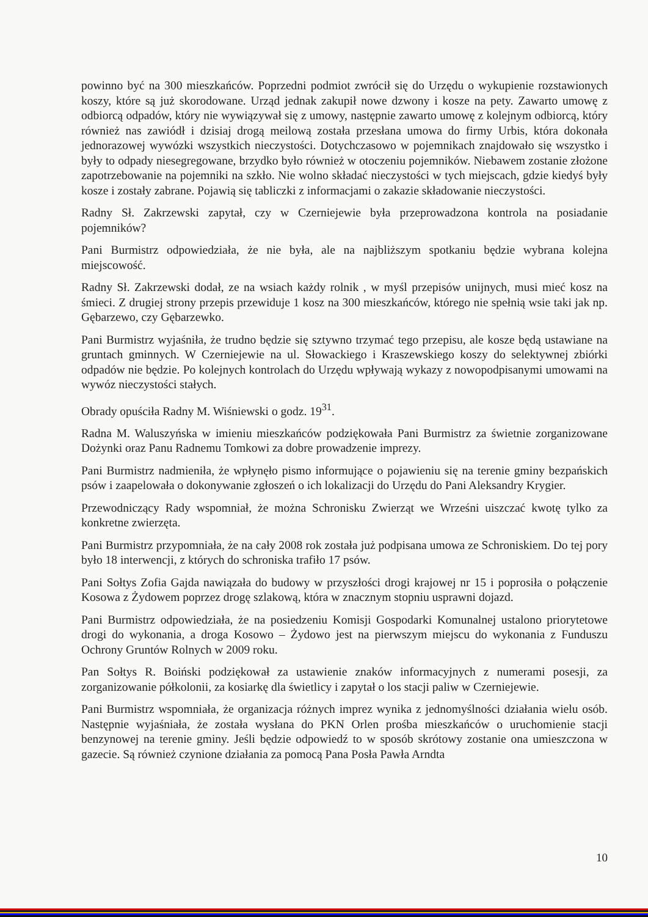powinno być na 300 mieszkańców. Poprzedni podmiot zwrócił się do Urzędu o wykupienie rozstawionych koszy, które są już skorodowane. Urząd jednak zakupił nowe dzwony i kosze na pety. Zawarto umowę z odbiorcą odpadów, który nie wywiązywał się z umowy, następnie zawarto umowę z kolejnym odbiorcą, który również nas zawiódł i dzisiaj drogą meilową została przesłana umowa do firmy Urbis, która dokonała jednorazowej wywózki wszystkich nieczystości. Dotychczasowo w pojemnikach znajdowało się wszystko i były to odpady niesegregowane, brzydko było również w otoczeniu pojemników. Niebawem zostanie złożone zapotrzebowanie na pojemniki na szkło. Nie wolno składać nieczystości w tych miejscach, gdzie kiedyś były kosze i zostały zabrane. Pojawią się tabliczki z informacjami o zakazie składowanie nieczystości.
Radny Sł. Zakrzewski zapytał, czy w Czerniejewie była przeprowadzona kontrola na posiadanie pojemników?
Pani Burmistrz odpowiedziała, że nie była, ale na najbliższym spotkaniu będzie wybrana kolejna miejscowość.
Radny Sł. Zakrzewski dodał, ze na wsiach każdy rolnik , w myśl przepisów unijnych, musi mieć kosz na śmieci. Z drugiej strony przepis przewiduje 1 kosz na 300 mieszkańców, którego nie spełnią wsie taki jak np. Gębarzewo, czy Gębarzewko.
Pani Burmistrz wyjaśniła, że trudno będzie się sztywno trzymać tego przepisu, ale kosze będą ustawiane na gruntach gminnych. W Czerniejewie na ul. Słowackiego i Kraszewskiego koszy do selektywnej zbiórki odpadów nie będzie. Po kolejnych kontrolach do Urzędu wpływają wykazy z nowopodpisanymi umowami na wywóz nieczystości stałych.
Obrady opuściła Radny M. Wiśniewski o godz. 19<sup>31</sup>.
Radna M. Waluszyńska w imieniu mieszkańców podziękowała Pani Burmistrz za świetnie zorganizowane Dożynki oraz Panu Radnemu Tomkowi za dobre prowadzenie imprezy.
Pani Burmistrz nadmieniła, że wpłynęło pismo informujące o pojawieniu się na terenie gminy bezpańskich psów i zaapelowała o dokonywanie zgłoszeń o ich lokalizacji do Urzędu do Pani Aleksandry Krygier.
Przewodniczący Rady wspomniał, że można Schronisku Zwierząt we Wrześni uiszczać kwotę tylko za konkretne zwierzęta.
Pani Burmistrz przypomniała, że na cały 2008 rok została już podpisana umowa ze Schroniskiem. Do tej pory było 18 interwencji, z których do schroniska trafiło 17 psów.
Pani Sołtys Zofia Gajda nawiązała do budowy w przyszłości drogi krajowej nr 15 i poprosiła o połączenie Kosowa z Żydowem poprzez drogę szlakową, która w znacznym stopniu usprawni dojazd.
Pani Burmistrz odpowiedziała, że na posiedzeniu Komisji Gospodarki Komunalnej ustalono priorytetowe drogi do wykonania, a droga Kosowo – Żydowo jest na pierwszym miejscu do wykonania z Funduszu Ochrony Gruntów Rolnych w 2009 roku.
Pan Sołtys R. Boiński podziękował za ustawienie znaków informacyjnych z numerami posesji, za zorganizowanie półkolonii, za kosiarkę dla świetlicy i zapytał o los stacji paliw w Czerniejewie.
Pani Burmistrz wspomniała, że organizacja różnych imprez wynika z jednomyślności działania wielu osób. Następnie wyjaśniała, że została wysłana do PKN Orlen prośba mieszkańców o uruchomienie stacji benzynowej na terenie gminy. Jeśli będzie odpowiedź to w sposób skrótowy zostanie ona umieszczona w gazecie. Są również czynione działania za pomocą Pana Posła Pawła Arndta
10